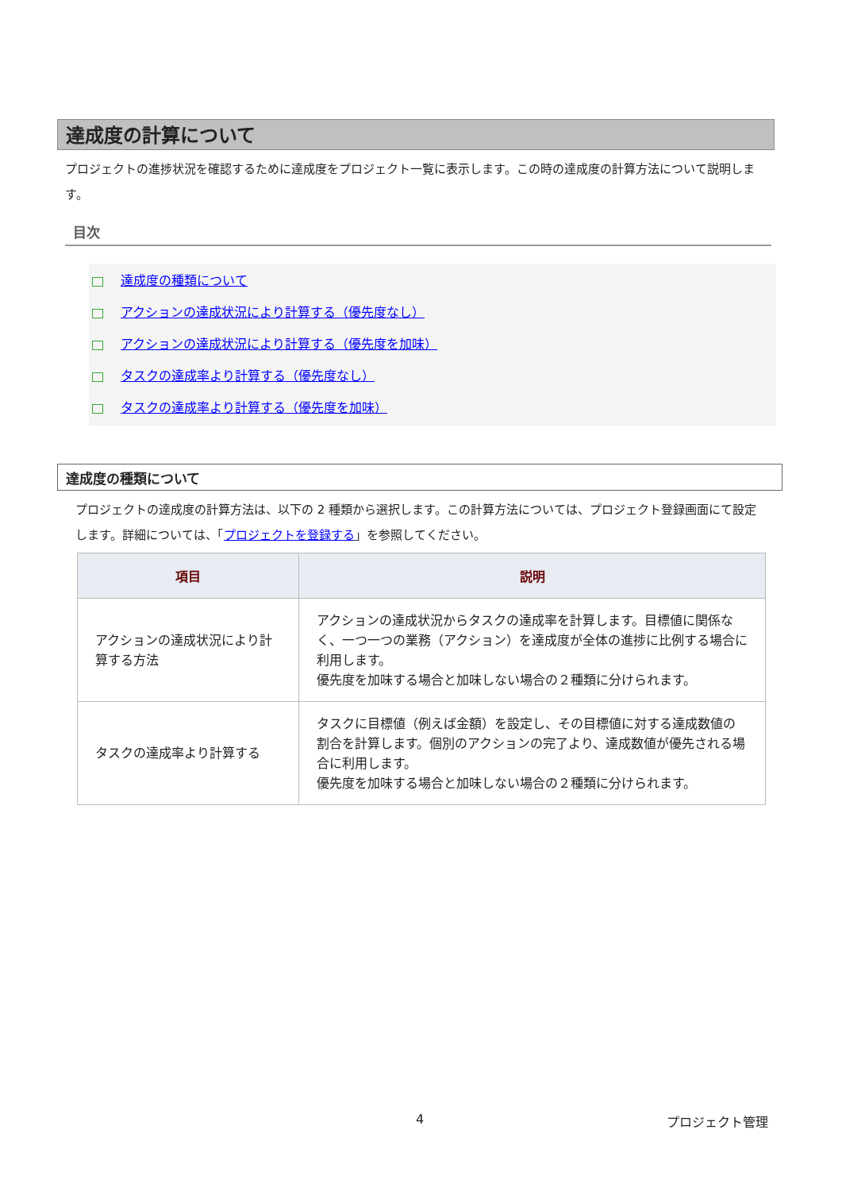達成度の計算について
プロジェクトの進捗状況を確認するために達成度をプロジェクト一覧に表示します。この時の達成度の計算方法について説明します。
目次
達成度の種類について
アクションの達成状況により計算する（優先度なし）
アクションの達成状況により計算する（優先度を加味）
タスクの達成率より計算する（優先度なし）
タスクの達成率より計算する（優先度を加味）
達成度の種類について
プロジェクトの達成度の計算方法は、以下の 2 種類から選択します。この計算方法については、プロジェクト登録画面にて設定します。詳細については、「プロジェクトを登録する」を参照してください。
| 項目 | 説明 |
| --- | --- |
| アクションの達成状況により計算する方法 | アクションの達成状況からタスクの達成率を計算します。目標値に関係なく、一つ一つの業務（アクション）を達成度が全体の進捗に比例する場合に利用します。 優先度を加味する場合と加味しない場合の２種類に分けられます。 |
| タスクの達成率より計算する | タスクに目標値（例えば金額）を設定し、その目標値に対する達成数値の割合を計算します。個別のアクションの完了より、達成数値が優先される場合に利用します。 優先度を加味する場合と加味しない場合の２種類に分けられます。 |
4 プロジェクト管理